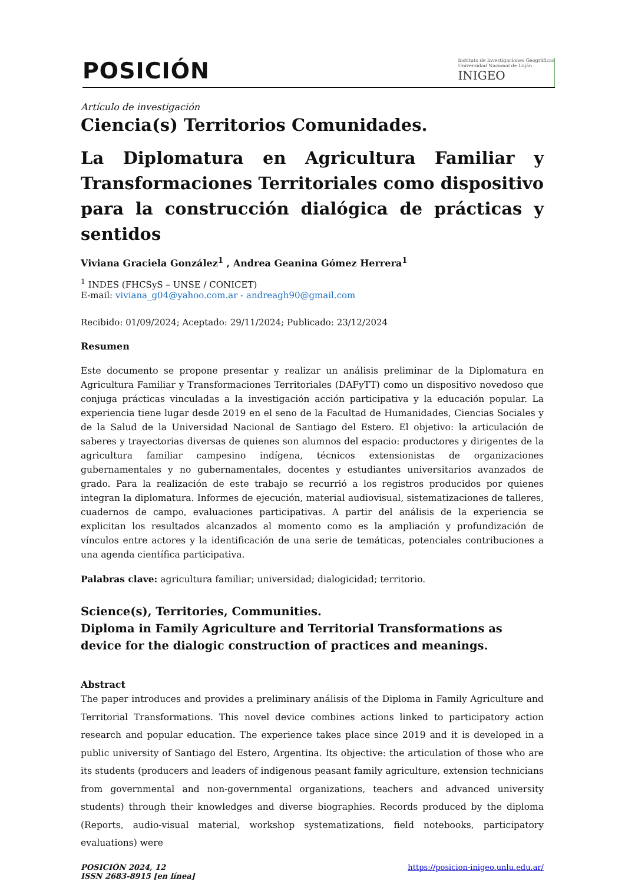POSICIÓN
Instituto de Investigaciones Geográficas
Universidad Nacional de Luján
INIGEO
Artículo de investigación
Ciencia(s) Territorios Comunidades.
La Diplomatura en Agricultura Familiar y Transformaciones Territoriales como dispositivo para la construcción dialógica de prácticas y sentidos
Viviana Graciela González<sup>1</sup> , Andrea Geanina Gómez Herrera<sup>1</sup>
<sup>1</sup> INDES (FHCSyS – UNSE / CONICET)
E-mail: viviana_g04@yahoo.com.ar - andreagh90@gmail.com
Recibido: 01/09/2024; Aceptado: 29/11/2024; Publicado: 23/12/2024
Resumen
Este documento se propone presentar y realizar un análisis preliminar de la Diplomatura en Agricultura Familiar y Transformaciones Territoriales (DAFyTT) como un dispositivo novedoso que conjuga prácticas vinculadas a la investigación acción participativa y la educación popular. La experiencia tiene lugar desde 2019 en el seno de la Facultad de Humanidades, Ciencias Sociales y de la Salud de la Universidad Nacional de Santiago del Estero. El objetivo: la articulación de saberes y trayectorias diversas de quienes son alumnos del espacio: productores y dirigentes de la agricultura familiar campesino indígena, técnicos extensionistas de organizaciones gubernamentales y no gubernamentales, docentes y estudiantes universitarios avanzados de grado. Para la realización de este trabajo se recurrió a los registros producidos por quienes integran la diplomatura. Informes de ejecución, material audiovisual, sistematizaciones de talleres, cuadernos de campo, evaluaciones participativas. A partir del análisis de la experiencia se explicitan los resultados alcanzados al momento como es la ampliación y profundización de vínculos entre actores y la identificación de una serie de temáticas, potenciales contribuciones a una agenda científica participativa.
Palabras clave: agricultura familiar; universidad; dialogicidad; territorio.
Science(s), Territories, Communities.
Diploma in Family Agriculture and Territorial Transformations as device for the dialogic construction of practices and meanings.
Abstract
The paper introduces and provides a preliminary análisis of the Diploma in Family Agriculture and Territorial Transformations. This novel device combines actions linked to participatory action research and popular education. The experience takes place since 2019 and it is developed in a public university of Santiago del Estero, Argentina. Its objective: the articulation of those who are its students (producers and leaders of indigenous peasant family agriculture, extension technicians from governmental and non-governmental organizations, teachers and advanced university students) through their knowledges and diverse biographies. Records produced by the diploma (Reports, audio-visual material, workshop systematizations, field notebooks, participatory evaluations) were
POSICIÓN 2024, 12
ISSN 2683-8915 [en línea]
https://posicion-inigeo.unlu.edu.ar/